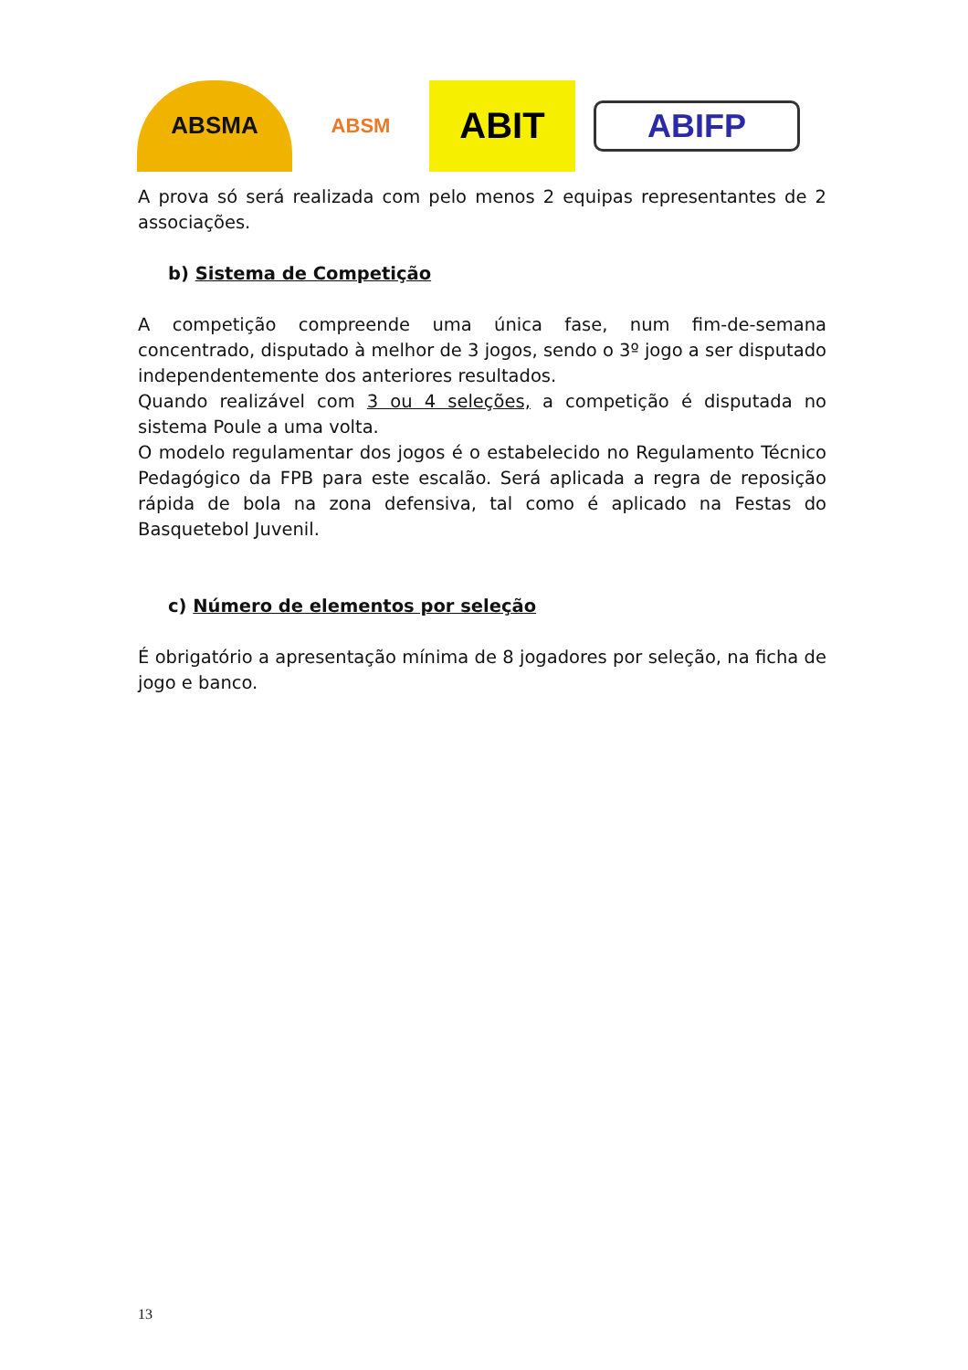ABSMA
ABSM
ABIT
ABIFP
A prova só será realizada com pelo menos 2 equipas representantes de 2 associações.
b) Sistema de Competição
A competição compreende uma única fase, num fim-de-semana concentrado, disputado à melhor de 3 jogos, sendo o 3º jogo a ser disputado independentemente dos anteriores resultados.
Quando realizável com 3 ou 4 seleções, a competição é disputada no sistema Poule a uma volta.
O modelo regulamentar dos jogos é o estabelecido no Regulamento Técnico Pedagógico da FPB para este escalão. Será aplicada a regra de reposição rápida de bola na zona defensiva, tal como é aplicado na Festas do Basquetebol Juvenil.
c) Número de elementos por seleção
É obrigatório a apresentação mínima de 8 jogadores por seleção, na ficha de jogo e banco.
13